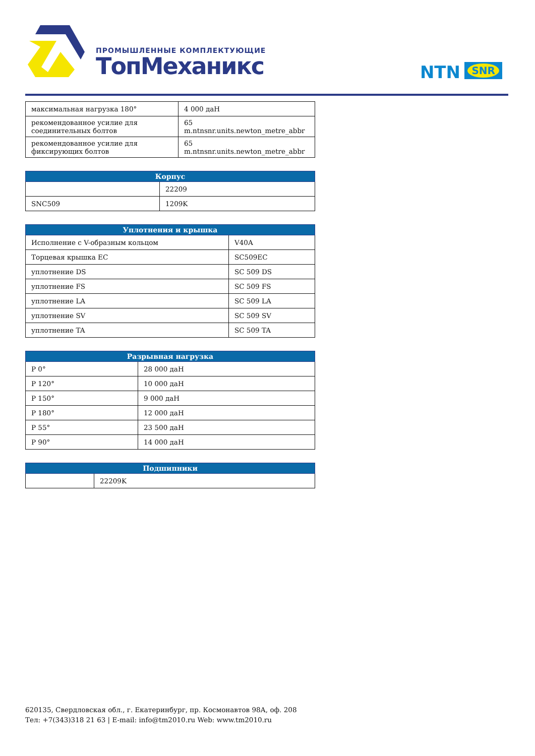ПРОМЫШЛЕННЫЕ КОМПЛЕКТУЮЩИЕ
ТопМеханикс
NTN SNR
| максимальная нагрузка 180° | 4 000 даН |
| рекомендованное усилие для соединительных болтов | 65 m.ntnsnr.units.newton_metre_abbr |
| рекомендованное усилие для фиксирующих болтов | 65 m.ntnsnr.units.newton_metre_abbr |
| Корпус | |
| --- | --- |
| | 22209 |
| SNC509 | 1209K |
| Уплотнения и крышка | |
| --- | --- |
| Исполнение с V-образным кольцом | V40A |
| Торцевая крышка EC | SC509EC |
| уплотнение DS | SC 509 DS |
| уплотнение FS | SC 509 FS |
| уплотнение LA | SC 509 LA |
| уплотнение SV | SC 509 SV |
| уплотнение TA | SC 509 TA |
| Разрывная нагрузка | |
| --- | --- |
| P 0° | 28 000 даН |
| P 120° | 10 000 даН |
| P 150° | 9 000 даН |
| P 180° | 12 000 даН |
| P 55° | 23 500 даН |
| P 90° | 14 000 даН |
| Подшипники | |
| --- | --- |
| | 22209K |
620135, Свердловская обл., г. Екатеринбург, пр. Космонавтов 98А, оф. 208
Тел: +7(343)318 21 63 | E-mail: info@tm2010.ru Web: www.tm2010.ru